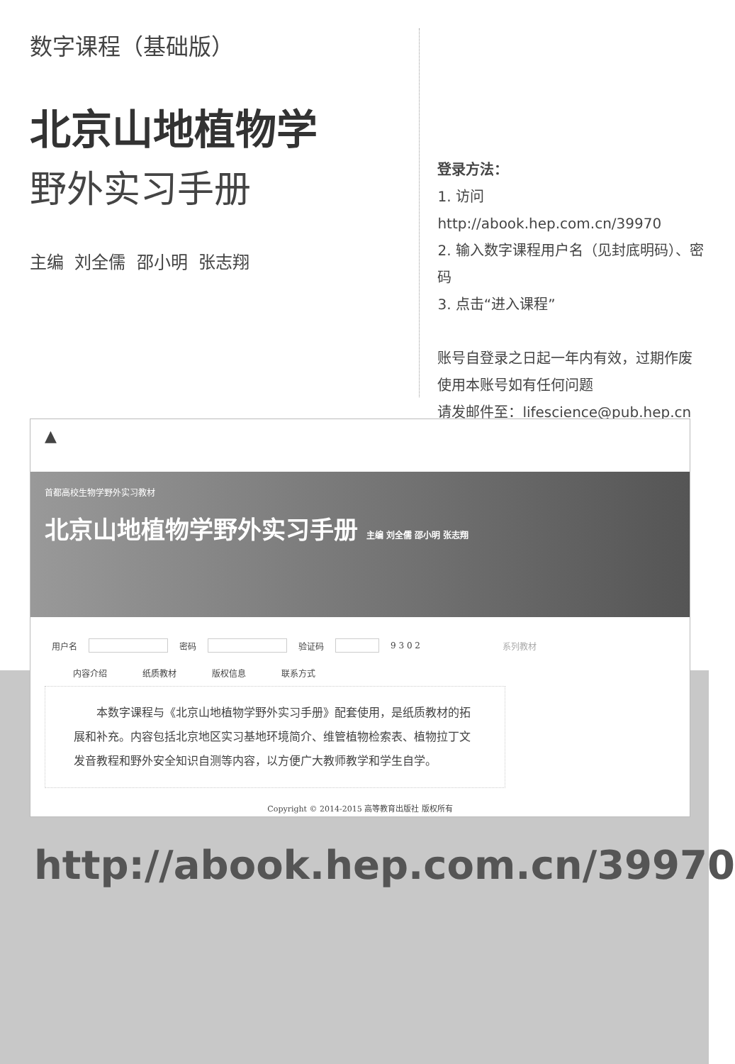数字课程（基础版）
北京山地植物学
野外实习手册
主编 刘全儒 邵小明 张志翔
登录方法：
1. 访问 http://abook.hep.com.cn/39970
2. 输入数字课程用户名（见封底明码）、密码
3. 点击“进入课程”
账号自登录之日起一年内有效，过期作废
使用本账号如有任何问题
请发邮件至：lifescience@pub.hep.cn
▲
首都高校生物学野外实习教材
北京山地植物学野外实习手册 主编 刘全儒 邵小明 张志翔
用户名 密码 验证码 9 3 0 2 系列教材
内容介绍 纸质教材 版权信息 联系方式
　　本数字课程与《北京山地植物学野外实习手册》配套使用，是纸质教材的拓展和补充。内容包括北京地区实习基地环境简介、维管植物检索表、植物拉丁文发音教程和野外安全知识自测等内容，以方便广大教师教学和学生自学。
Copyright © 2014-2015 高等教育出版社 版权所有
http://abook.hep.com.cn/39970